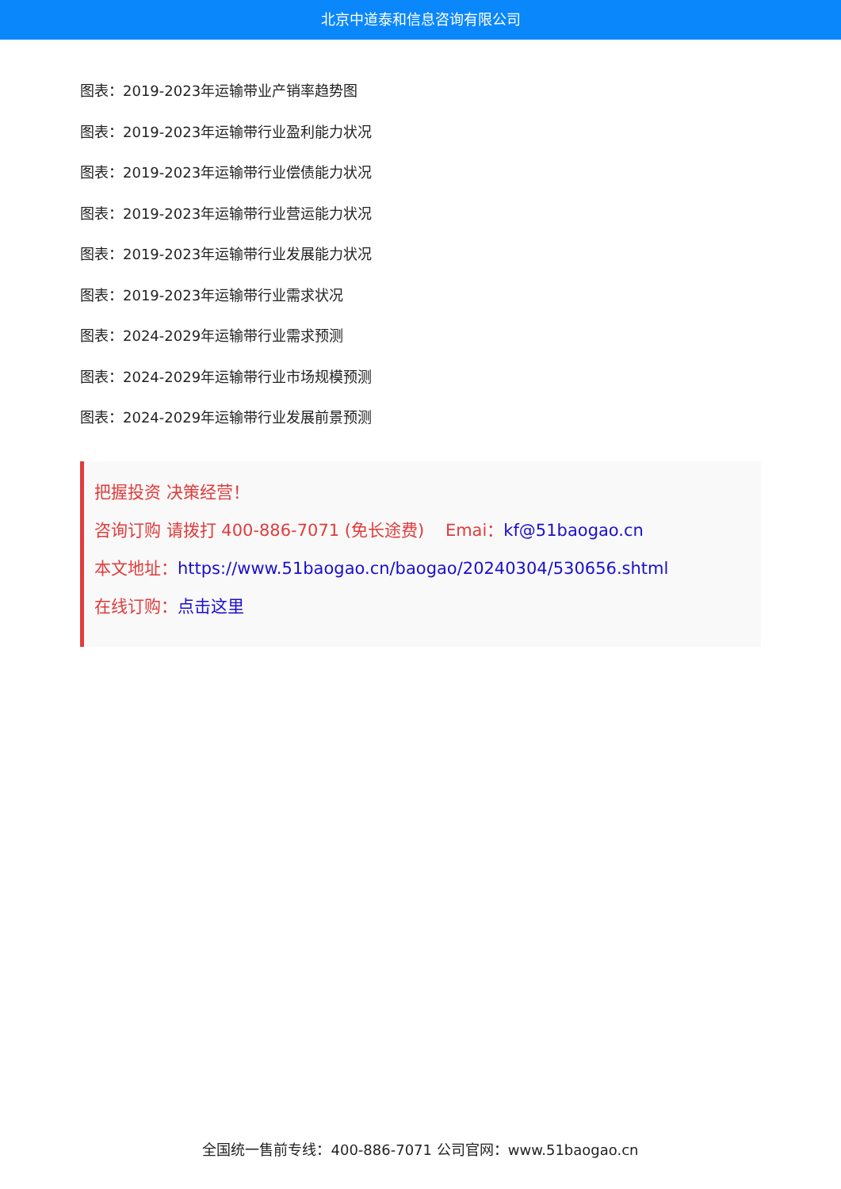北京中道泰和信息咨询有限公司
图表：2019-2023年运输带业产销率趋势图
图表：2019-2023年运输带行业盈利能力状况
图表：2019-2023年运输带行业偿债能力状况
图表：2019-2023年运输带行业营运能力状况
图表：2019-2023年运输带行业发展能力状况
图表：2019-2023年运输带行业需求状况
图表：2024-2029年运输带行业需求预测
图表：2024-2029年运输带行业市场规模预测
图表：2024-2029年运输带行业发展前景预测
把握投资 决策经营！
咨询订购 请拨打 400-886-7071 (免长途费) Emai：kf@51baogao.cn
本文地址：https://www.51baogao.cn/baogao/20240304/530656.shtml
在线订购：点击这里
全国统一售前专线：400-886-7071 公司官网：www.51baogao.cn